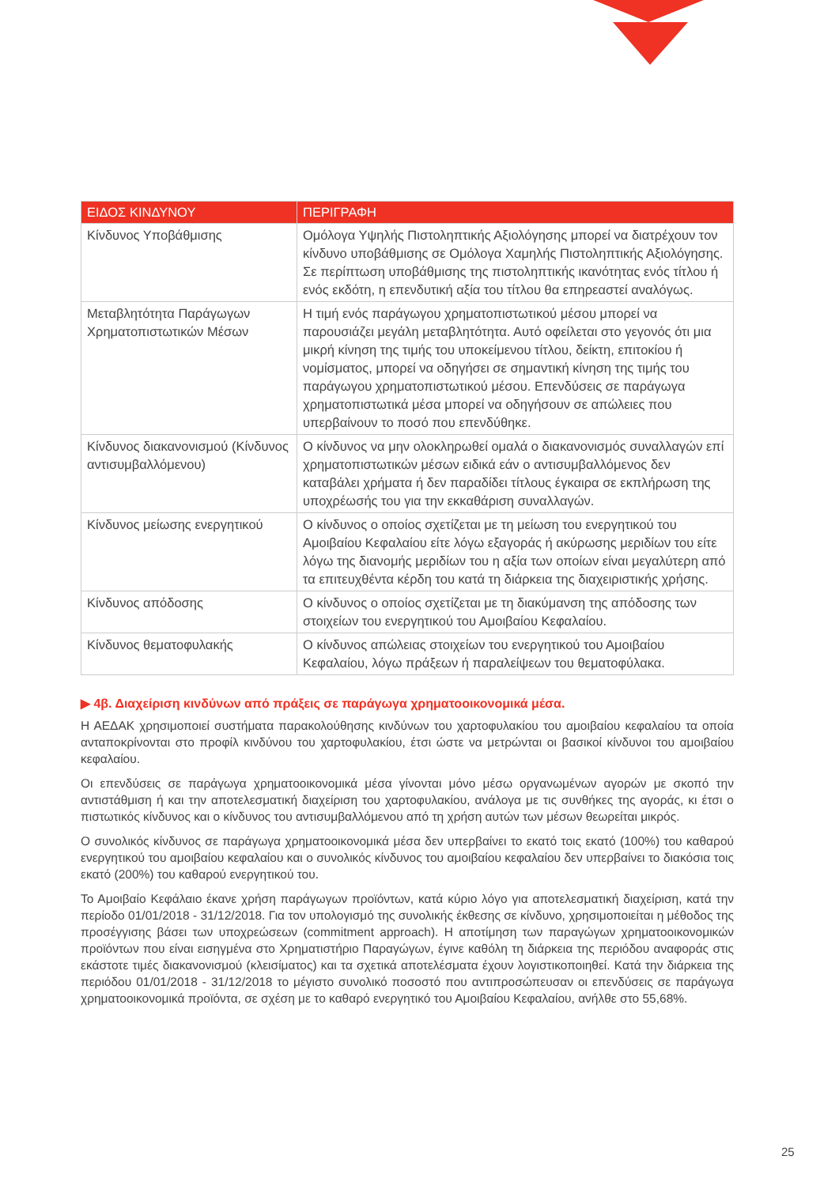| ΕΙΔΟΣ ΚΙΝΔΥΝΟΥ | ΠΕΡΙΓΡΑΦΗ |
| --- | --- |
| Κίνδυνος Υποβάθμισης | Ομόλογα Υψηλής Πιστοληπτικής Αξιολόγησης μπορεί να διατρέχουν τον κίνδυνο υποβάθμισης σε Ομόλογα Χαμηλής Πιστοληπτικής Αξιολόγησης. Σε περίπτωση υποβάθμισης της πιστοληπτικής ικανότητας ενός τίτλου ή ενός εκδότη, η επενδυτική αξία του τίτλου θα επηρεαστεί αναλόγως. |
| Μεταβλητότητα Παράγωγων Χρηματοπιστωτικών Μέσων | Η τιμή ενός παράγωγου χρηματοπιστωτικού μέσου μπορεί να παρουσιάζει μεγάλη μεταβλητότητα. Αυτό οφείλεται στο γεγονός ότι μια μικρή κίνηση της τιμής του υποκείμενου τίτλου, δείκτη, επιτοκίου ή νομίσματος, μπορεί να οδηγήσει σε σημαντική κίνηση της τιμής του παράγωγου χρηματοπιστωτικού μέσου. Επενδύσεις σε παράγωγα χρηματοπιστωτικά μέσα μπορεί να οδηγήσουν σε απώλειες που υπερβαίνουν το ποσό που επενδύθηκε. |
| Κίνδυνος διακανονισμού (Κίνδυνος αντισυμβαλλόμενου) | Ο κίνδυνος να μην ολοκληρωθεί ομαλά ο διακανονισμός συναλλαγών επί χρηματοπιστωτικών μέσων ειδικά εάν ο αντισυμβαλλόμενος δεν καταβάλει χρήματα ή δεν παραδίδει τίτλους έγκαιρα σε εκπλήρωση της υποχρέωσής του για την εκκαθάριση συναλλαγών. |
| Κίνδυνος μείωσης ενεργητικού | Ο κίνδυνος ο οποίος σχετίζεται με τη μείωση του ενεργητικού του Αμοιβαίου Κεφαλαίου είτε λόγω εξαγοράς ή ακύρωσης μεριδίων του είτε λόγω της διανομής μεριδίων του η αξία των οποίων είναι μεγαλύτερη από τα επιτευχθέντα κέρδη του κατά τη διάρκεια της διαχειριστικής χρήσης. |
| Κίνδυνος απόδοσης | Ο κίνδυνος ο οποίος σχετίζεται με τη διακύμανση της απόδοσης των στοιχείων του ενεργητικού του Αμοιβαίου Κεφαλαίου. |
| Κίνδυνος θεματοφυλακής | Ο κίνδυνος απώλειας στοιχείων του ενεργητικού του Αμοιβαίου Κεφαλαίου, λόγω πράξεων ή παραλείψεων του θεματοφύλακα. |
▶ 4β. Διαχείριση κινδύνων από πράξεις σε παράγωγα χρηματοοικονομικά μέσα.
Η ΑΕΔΑΚ χρησιμοποιεί συστήματα παρακολούθησης κινδύνων του χαρτοφυλακίου του αμοιβαίου κεφαλαίου τα οποία ανταποκρίνονται στο προφίλ κινδύνου του χαρτοφυλακίου, έτσι ώστε να μετρώνται οι βασικοί κίνδυνοι του αμοιβαίου κεφαλαίου.
Οι επενδύσεις σε παράγωγα χρηματοοικονομικά μέσα γίνονται μόνο μέσω οργανωμένων αγορών με σκοπό την αντιστάθμιση ή και την αποτελεσματική διαχείριση του χαρτοφυλακίου, ανάλογα με τις συνθήκες της αγοράς, κι έτσι ο πιστωτικός κίνδυνος και ο κίνδυνος του αντισυμβαλλόμενου από τη χρήση αυτών των μέσων θεωρείται μικρός.
Ο συνολικός κίνδυνος σε παράγωγα χρηματοοικονομικά μέσα δεν υπερβαίνει το εκατό τοις εκατό (100%) του καθαρού ενεργητικού του αμοιβαίου κεφαλαίου και ο συνολικός κίνδυνος του αμοιβαίου κεφαλαίου δεν υπερβαίνει το διακόσια τοις εκατό (200%) του καθαρού ενεργητικού του.
Το Αμοιβαίο Κεφάλαιο έκανε χρήση παράγωγων προϊόντων, κατά κύριο λόγο για αποτελεσματική διαχείριση, κατά την περίοδο 01/01/2018 - 31/12/2018. Για τον υπολογισμό της συνολικής έκθεσης σε κίνδυνο, χρησιμοποιείται η μέθοδος της προσέγγισης βάσει των υποχρεώσεων (commitment approach). Η αποτίμηση των παραγώγων χρηματοοικονομικών προϊόντων που είναι εισηγμένα στο Χρηματιστήριο Παραγώγων, έγινε καθόλη τη διάρκεια της περιόδου αναφοράς στις εκάστοτε τιμές διακανονισμού (κλεισίματος) και τα σχετικά αποτελέσματα έχουν λογιστικοποιηθεί. Κατά την διάρκεια της περιόδου 01/01/2018 - 31/12/2018 το μέγιστο συνολικό ποσοστό που αντιπροσώπευσαν οι επενδύσεις σε παράγωγα χρηματοοικονομικά προϊόντα, σε σχέση με το καθαρό ενεργητικό του Αμοιβαίου Κεφαλαίου, ανήλθε στο 55,68%.
25